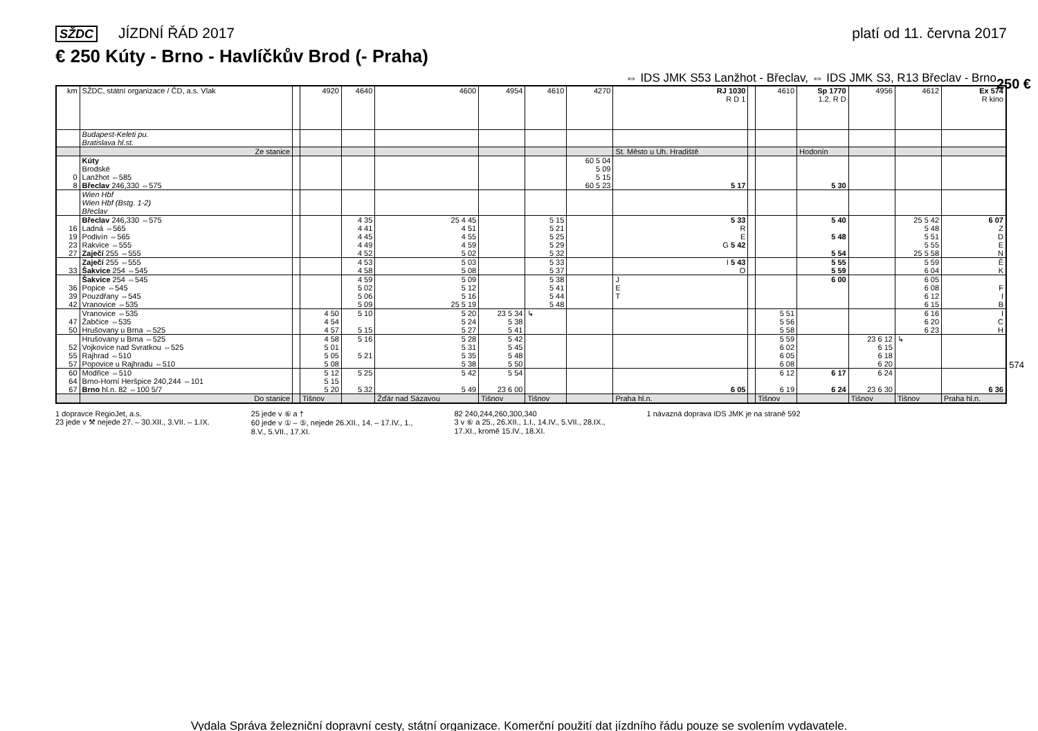SŽDC JÍZDNÍ ŘÁD 2017 platí od 11. června 2017
€ 250 Kúty - Brno - Havlíčkův Brod (- Praha)
⇔ IDS JMK S53 Lanžhot - Břeclav, ⇔ IDS JMK S3, R13 Břeclav - Brno
250 €
574
| km | SŽDC, státní organizace / ČD, a.s. Vlak | | 4920 | 4640 | 4600 | 4954 | 4610 | 4270 | RJ 1030 R D 1 | | 4610 | Sp 1770 1.2. R D | 4956 | 4612 | Ex 574 R kino |
| --- | --- | --- | --- | --- | --- | --- | --- | --- | --- | --- | --- | --- | --- | --- | --- |
| | Budapest-Keleti pu. Bratislava hl.st. | | | | | | | | | | | | | | |
| | Ze stanice | | | | | | | | St. Město u Uh. Hradiště | | | Hodonín | | | |
| 0 8 | Kúty Brodské Lanžhot ⇔585 Břeclav 246,330 ⇔575 | | | | | | | 60 5 04 5 09 5 15 60 5 23 | 5 17 | | | 5 30 | | | |
| | Wien Hbf Wien Hbf (Bstg. 1-2) Břeclav | | | | | | | | | | | | | | |
| 16 19 23 27 | Břeclav 246,330 ⇔575 Ladná ⇔565 Podivín ⇔565 Rakvice ⇔555 Zaječí 255 ⇔555 | | | 4 35 4 41 4 45 4 49 4 52 | 25 4 45 4 51 4 55 4 59 5 02 | | 5 15 5 21 5 25 5 29 5 32 | | 5 33 R E G 5 42 | | | 5 40 5 48 5 54 | | 25 5 42 5 48 5 51 5 55 25 5 58 | 6 07 Z D E N |
| 33 | Zaječí 255 ⇔555 Šakvice 254 ⇔545 | | | 4 53 4 58 | 5 03 5 08 | | 5 33 5 37 | | I 5 43 O | | | 5 55 5 59 | | 5 59 6 04 | Ě K |
| 36 39 42 | Šakvice 254 ⇔545 Popice ⇔545 Pouzdřany ⇔545 Vranovice ⇔535 | | | 4 59 5 02 5 06 5 09 | 5 09 5 12 5 16 25 5 19 | | 5 38 5 41 5 44 5 48 | | J E T | | | 6 00 | | 6 05 6 08 6 12 6 15 | F I B |
| 47 50 | Vranovice ⇔535 Žabčice ⇔535 Hrušovany u Brna ⇔525 | | 4 50 4 54 4 57 | 5 10 5 15 | 5 20 5 24 5 27 | 23 5 34 5 38 5 41 | ↳ | | | | 5 51 5 56 5 58 | | | 6 16 6 20 6 23 | I C H |
| 52 55 57 | Hrušovany u Brna ⇔525 Vojkovice nad Svratkou ⇔525 Rajhrad ⇔510 Popovice u Rajhradu ⇔510 | | 4 58 5 01 5 05 5 08 | 5 16 5 21 | 5 28 5 31 5 35 5 38 | 5 42 5 45 5 48 5 50 | | | | | 5 59 6 02 6 05 6 08 | | 23 6 12 6 15 6 18 6 20 | ↳ | |
| 60 64 67 | Modřice ⇔510 Brno-Horní Heršpice 240,244 ⇔101 Brno hl.n. 82 ⇔100 5/7 | | 5 12 5 15 5 20 | 5 25 5 32 | 5 42 5 49 | 5 54 23 6 00 | | | 6 05 | | 6 12 6 19 | 6 17 6 24 | 6 24 23 6 30 | | 6 36 |
| | Do stanice | | Tišnov | | Žďár nad Sázavou | Tišnov | Tišnov | | Praha hl.n. | | Tišnov | | Tišnov | Tišnov | Praha hl.n. |
1 dopravce RegioJet, a.s.
23 jede v ⚒ nejede 27. – 30.XII., 3.VII. – 1.IX.
25 jede v ⑥ a †
60 jede v ① – ⑤, nejede 26.XII., 14. – 17.IV., 1.,
8.V., 5.VII., 17.XI.
82 240,244,260,300,340
3 v ⑥ a 25., 26.XII., 1.I., 14.IV., 5.VII., 28.IX.,
17.XI., kromě 15.IV., 18.XI.
1 návazná doprava IDS JMK je na straně 592
Vydala Správa železniční dopravní cesty, státní organizace. Komerční použití dat jízdního řádu pouze se svolením vydavatele.